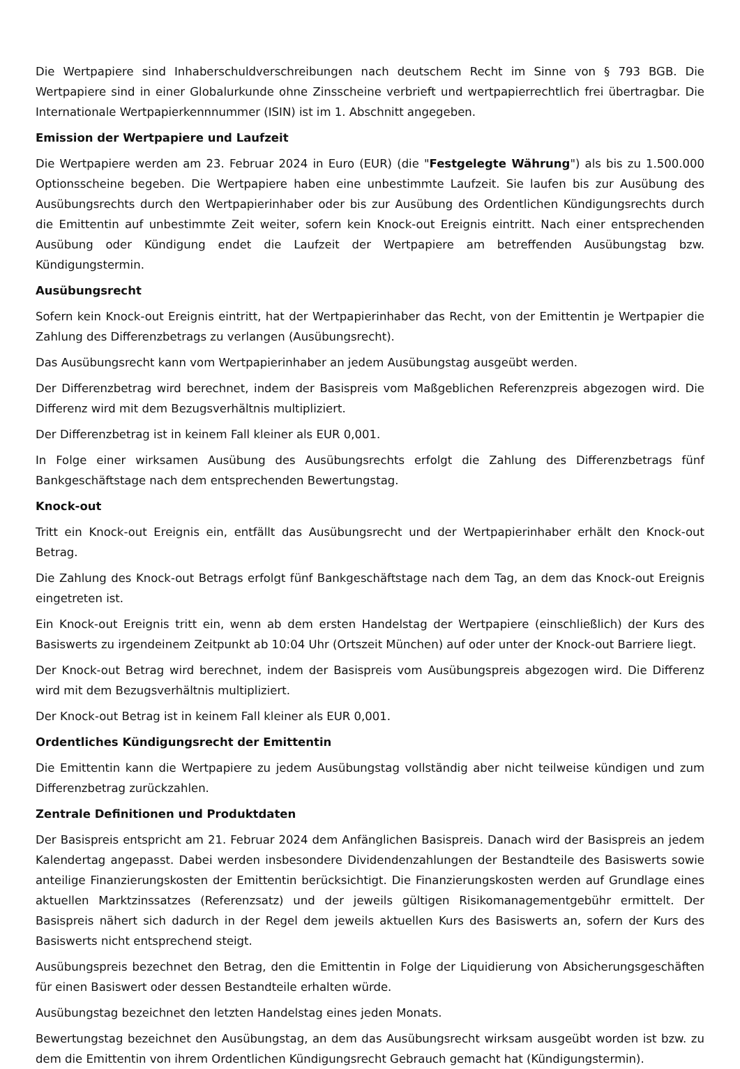Die Wertpapiere sind Inhaberschuldverschreibungen nach deutschem Recht im Sinne von § 793 BGB. Die Wertpapiere sind in einer Globalurkunde ohne Zinsscheine verbrieft und wertpapierrechtlich frei übertragbar. Die Internationale Wertpapierkennnummer (ISIN) ist im 1. Abschnitt angegeben.
Emission der Wertpapiere und Laufzeit
Die Wertpapiere werden am 23. Februar 2024 in Euro (EUR) (die "Festgelegte Währung") als bis zu 1.500.000 Optionsscheine begeben. Die Wertpapiere haben eine unbestimmte Laufzeit. Sie laufen bis zur Ausübung des Ausübungsrechts durch den Wertpapierinhaber oder bis zur Ausübung des Ordentlichen Kündigungsrechts durch die Emittentin auf unbestimmte Zeit weiter, sofern kein Knock-out Ereignis eintritt. Nach einer entsprechenden Ausübung oder Kündigung endet die Laufzeit der Wertpapiere am betreffenden Ausübungstag bzw. Kündigungstermin.
Ausübungsrecht
Sofern kein Knock-out Ereignis eintritt, hat der Wertpapierinhaber das Recht, von der Emittentin je Wertpapier die Zahlung des Differenzbetrags zu verlangen (Ausübungsrecht).
Das Ausübungsrecht kann vom Wertpapierinhaber an jedem Ausübungstag ausgeübt werden.
Der Differenzbetrag wird berechnet, indem der Basispreis vom Maßgeblichen Referenzpreis abgezogen wird. Die Differenz wird mit dem Bezugsverhältnis multipliziert.
Der Differenzbetrag ist in keinem Fall kleiner als EUR 0,001.
In Folge einer wirksamen Ausübung des Ausübungsrechts erfolgt die Zahlung des Differenzbetrags fünf Bankgeschäftstage nach dem entsprechenden Bewertungstag.
Knock-out
Tritt ein Knock-out Ereignis ein, entfällt das Ausübungsrecht und der Wertpapierinhaber erhält den Knock-out Betrag.
Die Zahlung des Knock-out Betrags erfolgt fünf Bankgeschäftstage nach dem Tag, an dem das Knock-out Ereignis eingetreten ist.
Ein Knock-out Ereignis tritt ein, wenn ab dem ersten Handelstag der Wertpapiere (einschließlich) der Kurs des Basiswerts zu irgendeinem Zeitpunkt ab 10:04 Uhr (Ortszeit München) auf oder unter der Knock-out Barriere liegt.
Der Knock-out Betrag wird berechnet, indem der Basispreis vom Ausübungspreis abgezogen wird. Die Differenz wird mit dem Bezugsverhältnis multipliziert.
Der Knock-out Betrag ist in keinem Fall kleiner als EUR 0,001.
Ordentliches Kündigungsrecht der Emittentin
Die Emittentin kann die Wertpapiere zu jedem Ausübungstag vollständig aber nicht teilweise kündigen und zum Differenzbetrag zurückzahlen.
Zentrale Definitionen und Produktdaten
Der Basispreis entspricht am 21. Februar 2024 dem Anfänglichen Basispreis. Danach wird der Basispreis an jedem Kalendertag angepasst. Dabei werden insbesondere Dividendenzahlungen der Bestandteile des Basiswerts sowie anteilige Finanzierungskosten der Emittentin berücksichtigt. Die Finanzierungskosten werden auf Grundlage eines aktuellen Marktzinssatzes (Referenzsatz) und der jeweils gültigen Risikomanagementgebühr ermittelt. Der Basispreis nähert sich dadurch in der Regel dem jeweils aktuellen Kurs des Basiswerts an, sofern der Kurs des Basiswerts nicht entsprechend steigt.
Ausübungspreis bezechnet den Betrag, den die Emittentin in Folge der Liquidierung von Absicherungsgeschäften für einen Basiswert oder dessen Bestandteile erhalten würde.
Ausübungstag bezeichnet den letzten Handelstag eines jeden Monats.
Bewertungstag bezeichnet den Ausübungstag, an dem das Ausübungsrecht wirksam ausgeübt worden ist bzw. zu dem die Emittentin von ihrem Ordentlichen Kündigungsrecht Gebrauch gemacht hat (Kündigungstermin).